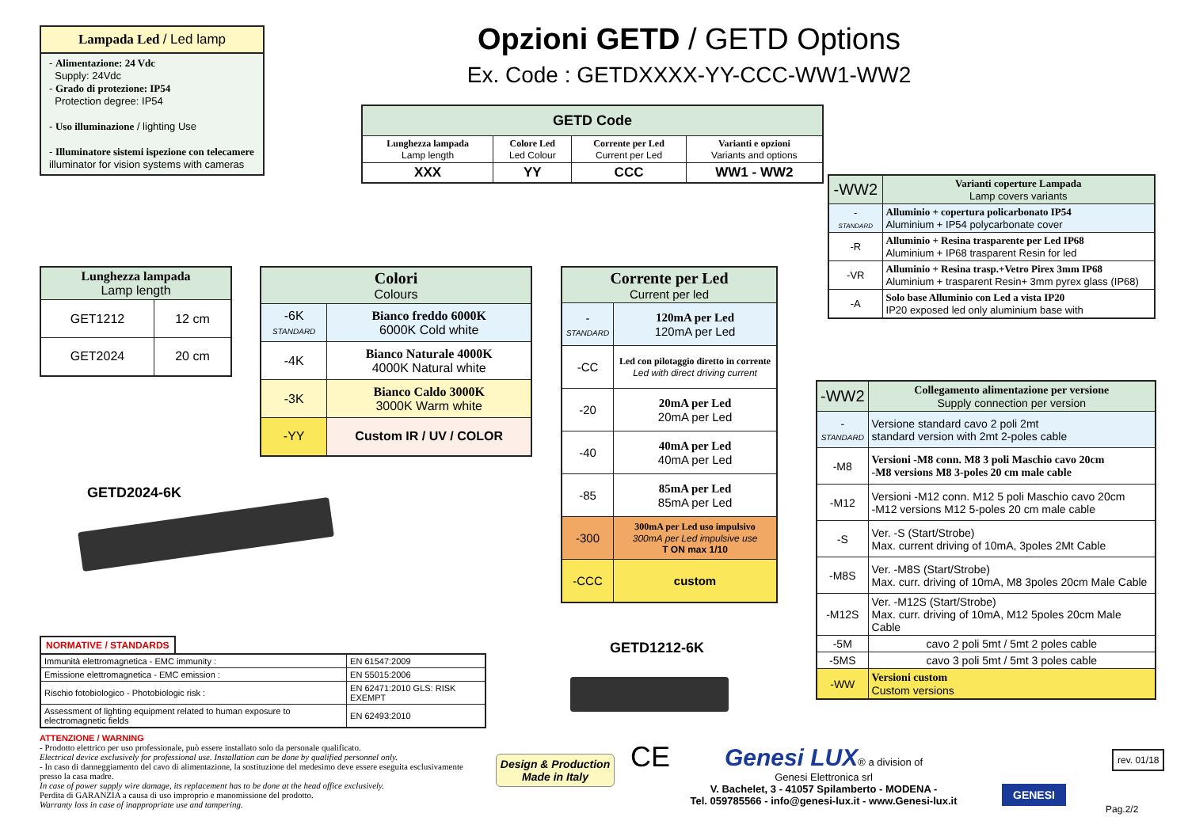Opzioni GETD / GETD Options
Ex. Code : GETDXXXX-YY-CCC-WW1-WW2
Lampada Led / Led lamp
- Alimentazione: 24 Vdc
Supply: 24Vdc
- Grado di protezione: IP54
Protection degree: IP54
- Uso illuminazione / lighting Use
- Illuminatore sistemi ispezione con telecamere
illuminator for vision systems with cameras
| GETD Code | | | |
| --- | --- | --- | --- |
| Lunghezza lampada Lamp length | Colore Led Led Colour | Corrente per Led Current per Led | Varianti e opzioni Variants and options |
| XXX | YY | CCC | WW1 - WW2 |
| Lunghezza lampada Lamp length | |
| --- | --- |
| GET1212 | 12 cm |
| GET2024 | 20 cm |
GETD2024-6K
| Colori Colours | |
| --- | --- |
| -6K STANDARD | Bianco freddo 6000K 6000K Cold white |
| -4K | Bianco Naturale 4000K 4000K Natural white |
| -3K | Bianco Caldo 3000K 3000K Warm white |
| -YY | Custom IR / UV / COLOR |
| Corrente per Led Current per led | |
| --- | --- |
| - STANDARD | 120mA per Led 120mA per Led |
| -CC | Led con pilotaggio diretto in corrente Led with direct driving current |
| -20 | 20mA per Led 20mA per Led |
| -40 | 40mA per Led 40mA per Led |
| -85 | 85mA per Led 85mA per Led |
| -300 | 300mA per Led uso impulsivo 300mA per Led impulsive use T ON max 1/10 |
| -CCC | custom |
GETD1212-6K
| -WW2 | Varianti coperture Lampada Lamp covers variants |
| - STANDARD | Alluminio + copertura policarbonato IP54 Aluminium + IP54 polycarbonate cover |
| -R | Alluminio + Resina trasparente per Led IP68 Aluminium + IP68 trasparent Resin for led |
| -VR | Alluminio + Resina trasp.+Vetro Pirex 3mm IP68 Aluminium + trasparent Resin+ 3mm pyrex glass (IP68) |
| -A | Solo base Alluminio con Led a vista IP20 IP20 exposed led only aluminium base with |
| -WW2 | Collegamento alimentazione per versione Supply connection per version |
| - STANDARD | Versione standard cavo 2 poli 2mt standard version with 2mt 2-poles cable |
| -M8 | Versioni -M8 conn. M8 3 poli Maschio cavo 20cm -M8 versions M8 3-poles 20 cm male cable |
| -M12 | Versioni -M12 conn. M12 5 poli Maschio cavo 20cm -M12 versions M12 5-poles 20 cm male cable |
| -S | Ver. -S (Start/Strobe) Max. current driving of 10mA, 3poles 2Mt Cable |
| -M8S | Ver. -M8S (Start/Strobe) Max. curr. driving of 10mA, M8 3poles 20cm Male Cable |
| -M12S | Ver. -M12S (Start/Strobe) Max. curr. driving of 10mA, M12 5poles 20cm Male Cable |
| -5M | cavo 2 poli 5mt / 5mt 2 poles cable |
| -5MS | cavo 3 poli 5mt / 5mt 3 poles cable |
| -WW | Versioni custom Custom versions |
NORMATIVE / STANDARDS
| Immunità elettromagnetica - EMC immunity : | EN 61547:2009 |
| Emissione elettromagnetica - EMC emission : | EN 55015:2006 |
| Rischio fotobiologico - Photobiologic risk : | EN 62471:2010 GLS: RISK EXEMPT |
| Assessment of lighting equipment related to human exposure to electromagnetic fields | EN 62493:2010 |
ATTENZIONE / WARNING
- Prodotto elettrico per uso professionale, può essere installato solo da personale qualificato.
Electrical device exclusively for professional use. Installation can be done by qualified personnel only.
- In caso di danneggiamento del cavo di alimentazione, la sostituzione del medesimo deve essere eseguita esclusivamente presso la casa madre.
In case of power supply wire damage, its replacement has to be done at the head office exclusively.
Perdita di GARANZIA a causa di uso improprio e manomissione del prodotto.
Warranty loss in case of inappropriate use and tampering.
Design & Production
Made in Italy
CE
Genesi LUX® a division of
Genesi Elettronica srl
V. Bachelet, 3 - 41057 Spilamberto - MODENA -
Tel. 059785566 - info@genesi-lux.it - www.Genesi-lux.it
GENESI
rev. 01/18
Pag.2/2